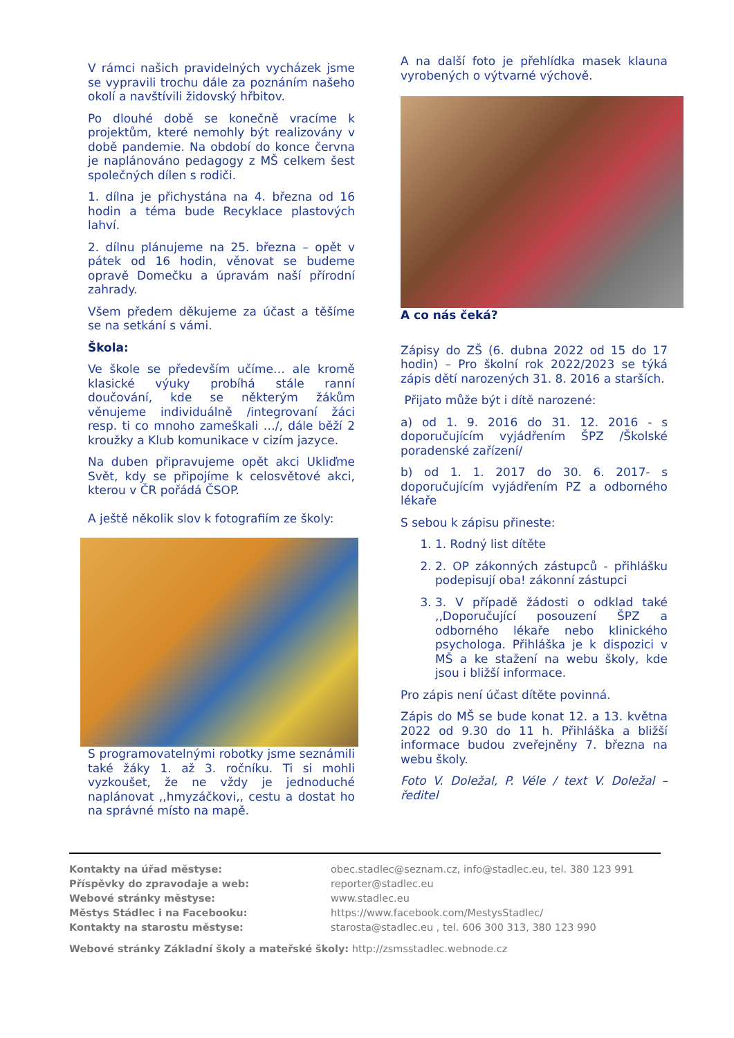V rámci našich pravidelných vycházek jsme se vypravili trochu dále za poznáním našeho okolí a navštívili židovský hřbitov.
Po dlouhé době se konečně vracíme k projektům, které nemohly být realizovány v době pandemie. Na období do konce června je naplánováno pedagogy z MŠ celkem šest společných dílen s rodiči.
1. dílna je přichystána na 4. března od 16 hodin a téma bude Recyklace plastových lahví.
2. dílnu plánujeme na 25. března – opět v pátek od 16 hodin, věnovat se budeme opravě Domečku a úpravám naší přírodní zahrady.
Všem předem děkujeme za účast a těšíme se na setkání s vámi.
Škola:
Ve škole se především učíme… ale kromě klasické výuky probíhá stále ranní doučování, kde se některým žákům věnujeme individuálně /integrovaní žáci resp. ti co mnoho zameškali …/, dále běží 2 kroužky a Klub komunikace v cizím jazyce.
Na duben připravujeme opět akci Ukliďme Svět, kdy se připojíme k celosvětové akci, kterou v ČR pořádá ČSOP.
A ještě několik slov k fotografiím ze školy:
S programovatelnými robotky jsme seznámili také žáky 1. až 3. ročníku. Ti si mohli vyzkoušet, že ne vždy je jednoduché naplánovat ,,hmyzáčkovi,, cestu a dostat ho na správné místo na mapě.
A na další foto je přehlídka masek klauna vyrobených o výtvarné výchově.
A co nás čeká?
Zápisy do ZŠ (6. dubna 2022 od 15 do 17 hodin) – Pro školní rok 2022/2023 se týká zápis dětí narozených 31. 8. 2016 a starších.
Přijato může být i dítě narozené:
a) od 1. 9. 2016 do 31. 12. 2016 - s doporučujícím vyjádřením ŠPZ /Školské poradenské zařízení/
b) od 1. 1. 2017 do 30. 6. 2017- s doporučujícím vyjádřením PZ a odborného lékaře
S sebou k zápisu přineste:
1. 1. Rodný list dítěte
2. 2. OP zákonných zástupců - přihlášku podepisují oba! zákonní zástupci
3. 3. V případě žádosti o odklad také ,,Doporučující posouzení ŠPZ a odborného lékaře nebo klinického psychologa. Přihláška je k dispozici v MŠ a ke stažení na webu školy, kde jsou i bližší informace.
Pro zápis není účast dítěte povinná.
Zápis do MŠ se bude konat 12. a 13. května 2022 od 9.30 do 11 h. Přihláška a bližší informace budou zveřejněny 7. března na webu školy.
Foto V. Doležal, P. Véle / text V. Doležal – ředitel
Kontakty na úřad městyse: obec.stadlec@seznam.cz, info@stadlec.eu, tel. 380 123 991
Příspěvky do zpravodaje a web: reporter@stadlec.eu
Webové stránky městyse: www.stadlec.eu
Městys Stádlec i na Facebooku: https://www.facebook.com/MestysStadlec/
Kontakty na starostu městyse: starosta@stadlec.eu , tel. 606 300 313, 380 123 990
Webové stránky Základní školy a mateřské školy: http://zsmsstadlec.webnode.cz